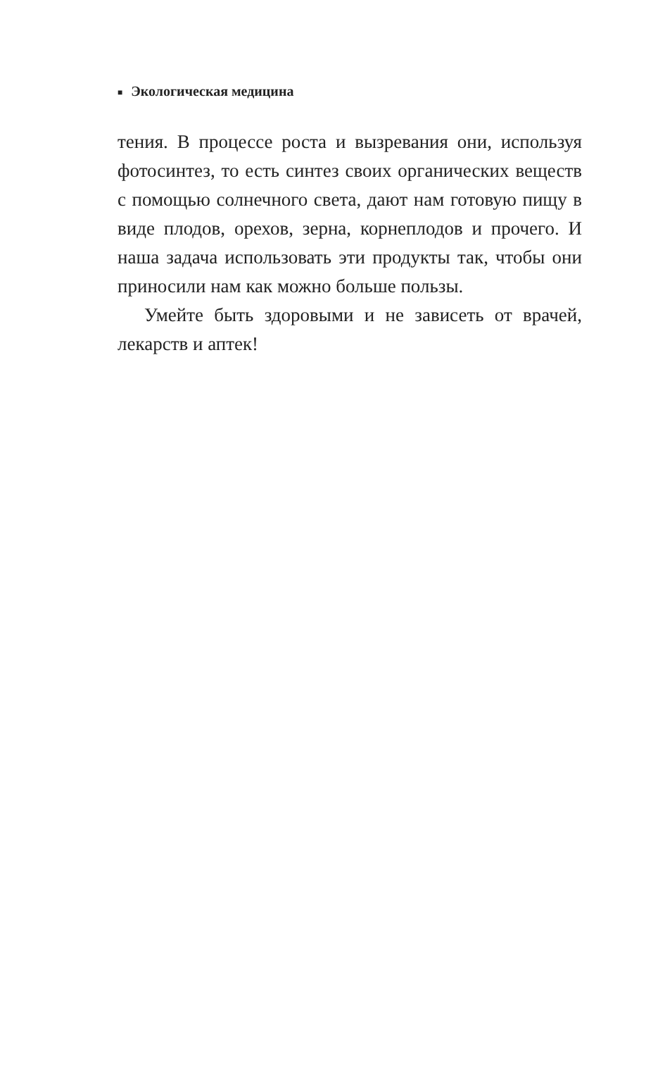■ Экологическая медицина
тения. В процессе роста и вызревания они, исполь­зуя фотосинтез, то есть синтез своих органических веществ с помощью солнечного света, дают нам готовую пищу в виде плодов, орехов, зерна, корне­плодов и прочего. И наша задача использовать эти продукты так, чтобы они приносили нам как мож­но больше пользы.
Умейте быть здоровыми и не зависеть от врачей, лекарств и аптек!